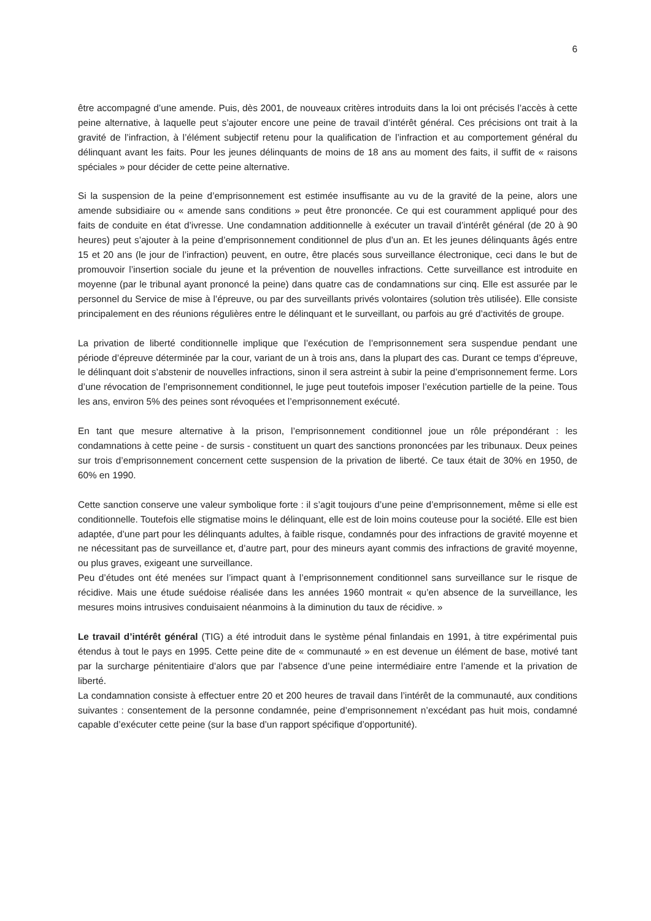6
être accompagné d’une amende. Puis, dès 2001, de nouveaux critères introduits dans la loi ont précisés l’accès à cette peine alternative, à laquelle peut s’ajouter encore une peine de travail d’intérêt général. Ces précisions ont trait à la gravité de l’infraction, à l’élément subjectif retenu pour la qualification de l’infraction et au comportement général du délinquant avant les faits. Pour les jeunes délinquants de moins de 18 ans au moment des faits, il suffit de « raisons spéciales » pour décider de cette peine alternative.
Si la suspension de la peine d’emprisonnement est estimée insuffisante au vu de la gravité de la peine, alors une amende subsidiaire ou « amende sans conditions » peut être prononcée. Ce qui est couramment appliqué pour des faits de conduite en état d’ivresse. Une condamnation additionnelle à exécuter un travail d’intérêt général (de 20 à 90 heures) peut s’ajouter à la peine d’emprisonnement conditionnel de plus d’un an. Et les jeunes délinquants âgés entre 15 et 20 ans (le jour de l’infraction) peuvent, en outre, être placés sous surveillance électronique, ceci dans le but de promouvoir l’insertion sociale du jeune et la prévention de nouvelles infractions. Cette surveillance est introduite en moyenne (par le tribunal ayant prononcé la peine) dans quatre cas de condamnations sur cinq. Elle est assurée par le personnel du Service de mise à l’épreuve, ou par des surveillants privés volontaires (solution très utilisée). Elle consiste principalement en des réunions régulières entre le délinquant et le surveillant, ou parfois au gré d’activités de groupe.
La privation de liberté conditionnelle implique que l’exécution de l’emprisonnement sera suspendue pendant une période d’épreuve déterminée par la cour, variant de un à trois ans, dans la plupart des cas. Durant ce temps d’épreuve, le délinquant doit s’abstenir de nouvelles infractions, sinon il sera astreint à subir la peine d’emprisonnement ferme. Lors d’une révocation de l’emprisonnement conditionnel, le juge peut toutefois imposer l’exécution partielle de la peine. Tous les ans, environ 5% des peines sont révoquées et l’emprisonnement exécuté.
En tant que mesure alternative à la prison, l’emprisonnement conditionnel joue un rôle prépondérant : les condamnations à cette peine - de sursis - constituent un quart des sanctions prononcées par les tribunaux. Deux peines sur trois d’emprisonnement concernent cette suspension de la privation de liberté. Ce taux était de 30% en 1950, de 60% en 1990.
Cette sanction conserve une valeur symbolique forte : il s’agit toujours d’une peine d’emprisonnement, même si elle est conditionnelle. Toutefois elle stigmatise moins le délinquant, elle est de loin moins couteuse pour la société. Elle est bien adaptée, d’une part pour les délinquants adultes, à faible risque, condamnés pour des infractions de gravité moyenne et ne nécessitant pas de surveillance et, d’autre part, pour des mineurs ayant commis des infractions de gravité moyenne, ou plus graves, exigeant une surveillance.
Peu d’études ont été menées sur l’impact quant à l’emprisonnement conditionnel sans surveillance sur le risque de récidive. Mais une étude suédoise réalisée dans les années 1960 montrait « qu’en absence de la surveillance, les mesures moins intrusives conduisaient néanmoins à la diminution du taux de récidive. »
Le travail d’intérêt général (TIG) a été introduit dans le système pénal finlandais en 1991, à titre expérimental puis étendus à tout le pays en 1995. Cette peine dite de « communauté » en est devenue un élément de base, motivé tant par la surcharge pénitentiaire d’alors que par l’absence d’une peine intermédiaire entre l’amende et la privation de liberté.
La condamnation consiste à effectuer entre 20 et 200 heures de travail dans l’intérêt de la communauté, aux conditions suivantes : consentement de la personne condamnée, peine d’emprisonnement n’excédant pas huit mois, condamné capable d’exécuter cette peine (sur la base d’un rapport spécifique d’opportunité).